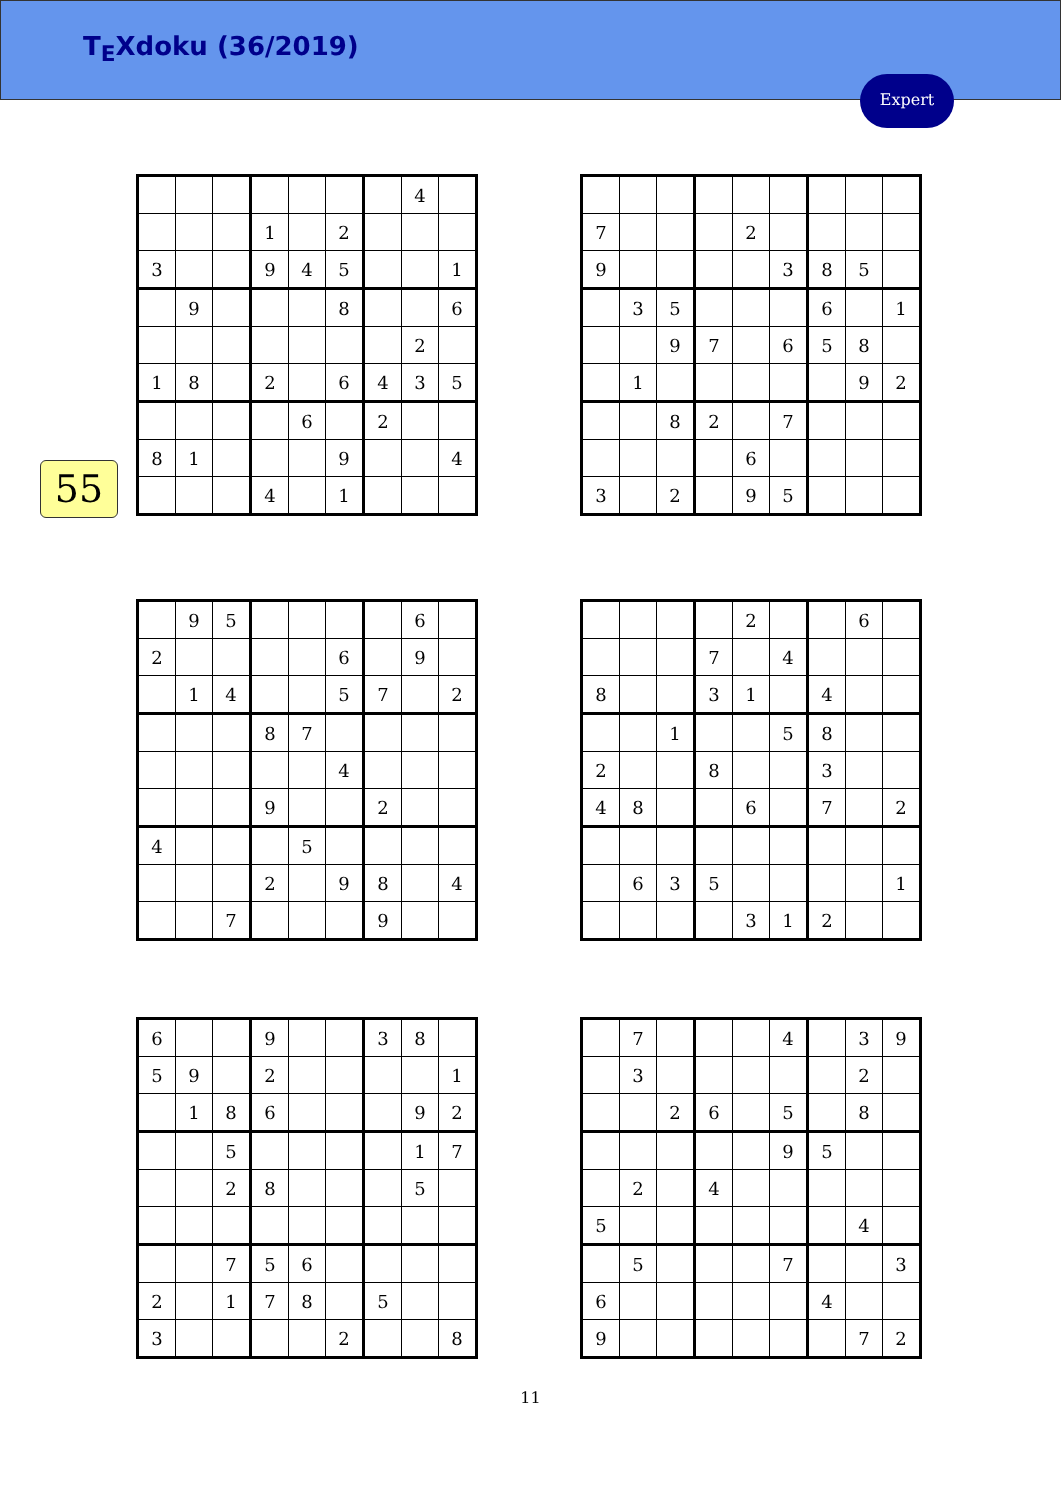T<sub>E</sub>Xdoku (36/2019)
Expert
55
| | | | | | | | 4 | |
| | | | 1 | | 2 | | | |
| 3 | | | 9 | 4 | 5 | | | 1 |
| | 9 | | | | 8 | | | 6 |
| | | | | | | | 2 | |
| 1 | 8 | | 2 | | 6 | 4 | 3 | 5 |
| | | | | 6 | | 2 | | |
| 8 | 1 | | | | 9 | | | 4 |
| | | | 4 | | 1 | | | |
| 7 | | | | 2 | | | | |
| 9 | | | | | 3 | 8 | 5 | |
| | 3 | 5 | | | | 6 | | 1 |
| | | 9 | 7 | | 6 | 5 | 8 | |
| | 1 | | | | | | 9 | 2 |
| | | 8 | 2 | | 7 | | | |
| | | | | 6 | | | | |
| 3 | | 2 | | 9 | 5 | | | |
| | 9 | 5 | | | | | 6 | |
| 2 | | | | | 6 | | 9 | |
| | 1 | 4 | | | 5 | 7 | | 2 |
| | | | 8 | 7 | | | | |
| | | | | | 4 | | | |
| | | | 9 | | | 2 | | |
| 4 | | | | 5 | | | | |
| | | | 2 | | 9 | 8 | | 4 |
| | | 7 | | | | 9 | | |
| | | | | 2 | | | 6 | |
| | | | 7 | | 4 | | | |
| 8 | | | 3 | 1 | | 4 | | |
| | | 1 | | | 5 | 8 | | |
| 2 | | | 8 | | | 3 | | |
| 4 | 8 | | | 6 | | 7 | | 2 |
| | 6 | 3 | 5 | | | | | 1 |
| | | | | 3 | 1 | 2 | | |
| 6 | | | 9 | | | 3 | 8 | |
| 5 | 9 | | 2 | | | | | 1 |
| | 1 | 8 | 6 | | | | 9 | 2 |
| | | 5 | | | | | 1 | 7 |
| | | 2 | 8 | | | | 5 | |
| | | 7 | 5 | 6 | | | | |
| 2 | | 1 | 7 | 8 | | 5 | | |
| 3 | | | | | 2 | | | 8 |
| | 7 | | | | 4 | | 3 | 9 |
| | 3 | | | | | | 2 | |
| | | 2 | 6 | | 5 | | 8 | |
| | | | | | 9 | 5 | | |
| | 2 | | 4 | | | | | |
| 5 | | | | | | | 4 | |
| | 5 | | | | 7 | | | 3 |
| 6 | | | | | | 4 | | |
| 9 | | | | | | | 7 | 2 |
11